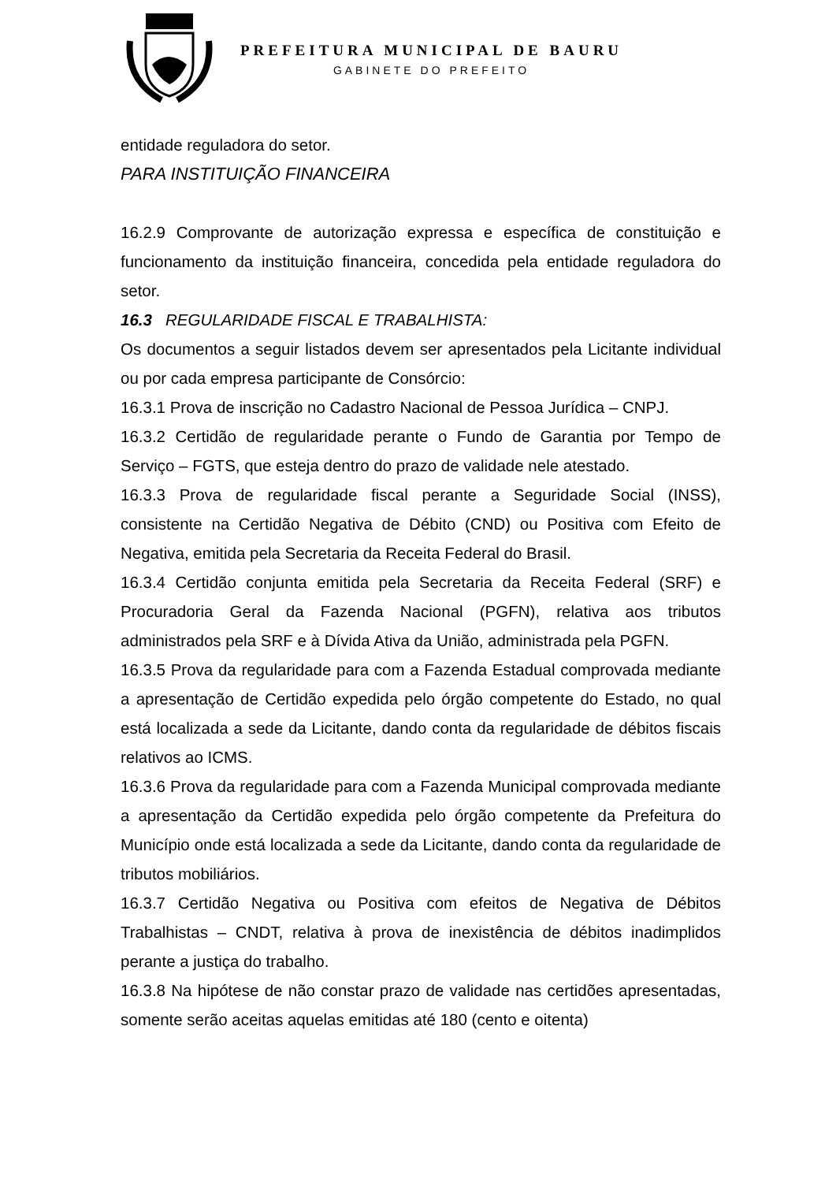PREFEITURA MUNICIPAL DE BAURU
GABINETE DO PREFEITO
entidade reguladora do setor.
PARA INSTITUIÇÃO FINANCEIRA
16.2.9 Comprovante de autorização expressa e específica de constituição e funcionamento da instituição financeira, concedida pela entidade reguladora do setor.
16.3 REGULARIDADE FISCAL E TRABALHISTA:
Os documentos a seguir listados devem ser apresentados pela Licitante individual ou por cada empresa participante de Consórcio:
16.3.1 Prova de inscrição no Cadastro Nacional de Pessoa Jurídica – CNPJ.
16.3.2 Certidão de regularidade perante o Fundo de Garantia por Tempo de Serviço – FGTS, que esteja dentro do prazo de validade nele atestado.
16.3.3 Prova de regularidade fiscal perante a Seguridade Social (INSS), consistente na Certidão Negativa de Débito (CND) ou Positiva com Efeito de Negativa, emitida pela Secretaria da Receita Federal do Brasil.
16.3.4 Certidão conjunta emitida pela Secretaria da Receita Federal (SRF) e Procuradoria Geral da Fazenda Nacional (PGFN), relativa aos tributos administrados pela SRF e à Dívida Ativa da União, administrada pela PGFN.
16.3.5 Prova da regularidade para com a Fazenda Estadual comprovada mediante a apresentação de Certidão expedida pelo órgão competente do Estado, no qual está localizada a sede da Licitante, dando conta da regularidade de débitos fiscais relativos ao ICMS.
16.3.6 Prova da regularidade para com a Fazenda Municipal comprovada mediante a apresentação da Certidão expedida pelo órgão competente da Prefeitura do Município onde está localizada a sede da Licitante, dando conta da regularidade de tributos mobiliários.
16.3.7 Certidão Negativa ou Positiva com efeitos de Negativa de Débitos Trabalhistas – CNDT, relativa à prova de inexistência de débitos inadimplidos perante a justiça do trabalho.
16.3.8 Na hipótese de não constar prazo de validade nas certidões apresentadas, somente serão aceitas aquelas emitidas até 180 (cento e oitenta)